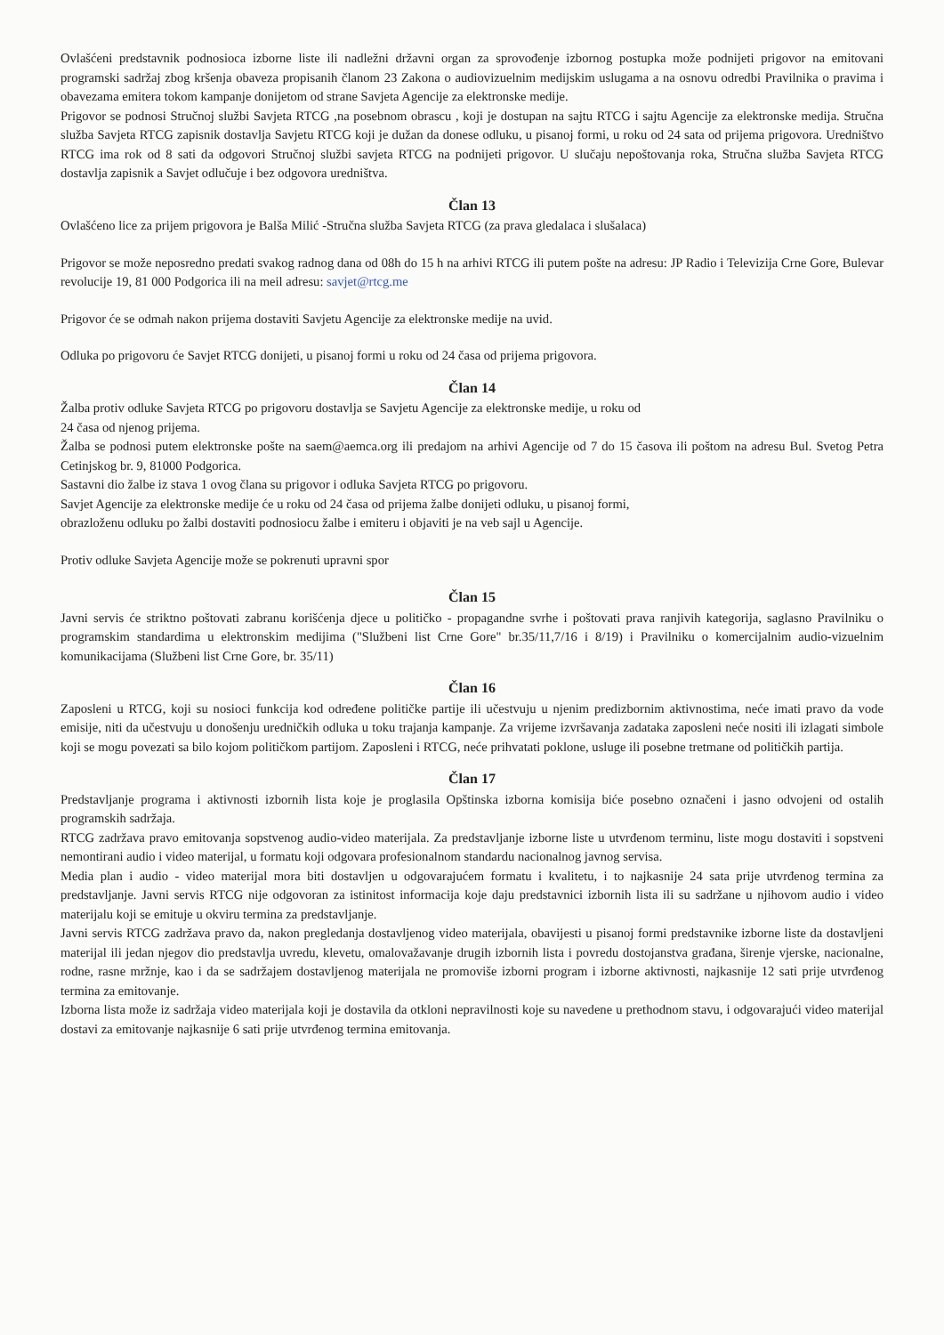Ovlašćeni predstavnik podnosioca izborne liste ili nadležni državni organ za sprovođenje izbornog postupka može podnijeti prigovor na emitovani programski sadržaj zbog kršenja obaveza propisanih članom 23 Zakona o audiovizuelnim medijskim uslugama a na osnovu odredbi Pravilnika o pravima i obavezama emitera tokom kampanje donijetom od strane Savjeta Agencije za elektronske medije.
Prigovor se podnosi Stručnoj službi Savjeta RTCG ,na posebnom obrascu , koji je dostupan na sajtu RTCG i sajtu Agencije za elektronske medija. Stručna služba Savjeta RTCG zapisnik dostavlja Savjetu RTCG koji je dužan da donese odluku, u pisanoj formi, u roku od 24 sata od prijema prigovora. Uredništvo RTCG ima rok od 8 sati da odgovori Stručnoj službi savjeta RTCG na podnijeti prigovor. U slučaju nepoštovanja roka, Stručna služba Savjeta RTCG dostavlja zapisnik a Savjet odlučuje i bez odgovora uredništva.
Član 13
Ovlašćeno lice za prijem prigovora je Balša Milić -Stručna služba Savjeta RTCG (za prava gledalaca i slušalaca)
Prigovor se može neposredno predati svakog radnog dana od 08h do 15 h na arhivi RTCG ili putem pošte na adresu: JP Radio i Televizija Crne Gore, Bulevar revolucije 19, 81 000 Podgorica ili na meil adresu: savjet@rtcg.me
Prigovor će se odmah nakon prijema dostaviti Savjetu Agencije za elektronske medije na uvid.
Odluka po prigovoru će Savjet RTCG donijeti, u pisanoj formi u roku od 24 časa od prijema prigovora.
Član 14
Žalba protiv odluke Savjeta RTCG po prigovoru dostavlja se Savjetu Agencije za elektronske medije, u roku od
24 časa od njenog prijema.
Žalba se podnosi putem elektronske pošte na saem@aemca.org ili predajom na arhivi Agencije od 7 do 15 časova ili poštom na adresu Bul. Svetog Petra Cetinjskog br. 9, 81000 Podgorica.
Sastavni dio žalbe iz stava 1 ovog člana su prigovor i odluka Savjeta RTCG po prigovoru.
Savjet Agencije za elektronske medije će u roku od 24 časa od prijema žalbe donijeti odluku, u pisanoj formi,
obrazloženu odluku po žalbi dostaviti podnosiocu žalbe i emiteru i objaviti je na veb sajl u Agencije.
Protiv odluke Savjeta Agencije može se pokrenuti upravni spor
Član 15
Javni servis će striktno poštovati zabranu korišćenja djece u političko - propagandne svrhe i poštovati prava ranjivih kategorija, saglasno Pravilniku o programskim standardima u elektronskim medijima ("Službeni list Crne Gore" br.35/11,7/16 i 8/19) i Pravilniku o komercijalnim audio-vizuelnim komunikacijama (Službeni list Crne Gore, br. 35/11)
Član 16
Zaposleni u RTCG, koji su nosioci funkcija kod određene političke partije ili učestvuju u njenim predizbornim aktivnostima, neće imati pravo da vode emisije, niti da učestvuju u donošenju uredničkih odluka u toku trajanja kampanje. Za vrijeme izvršavanja zadataka zaposleni neće nositi ili izlagati simbole koji se mogu povezati sa bilo kojom političkom partijom. Zaposleni i RTCG, neće prihvatati poklone, usluge ili posebne tretmane od političkih partija.
Član 17
Predstavljanje programa i aktivnosti izbornih lista koje je proglasila Opštinska izborna komisija biće posebno označeni i jasno odvojeni od ostalih programskih sadržaja.
RTCG zadržava pravo emitovanja sopstvenog audio-video materijala. Za predstavljanje izborne liste u utvrđenom terminu, liste mogu dostaviti i sopstveni nemontirani audio i video materijal, u formatu koji odgovara profesionalnom standardu nacionalnog javnog servisa.
Media plan i audio - video materijal mora biti dostavljen u odgovarajućem formatu i kvalitetu, i to najkasnije 24 sata prije utvrđenog termina za predstavljanje. Javni servis RTCG nije odgovoran za istinitost informacija koje daju predstavnici izbornih lista ili su sadržane u njihovom audio i video materijalu koji se emituje u okviru termina za predstavljanje.
Javni servis RTCG zadržava pravo da, nakon pregledanja dostavljenog video materijala, obavijesti u pisanoj formi predstavnike izborne liste da dostavljeni materijal ili jedan njegov dio predstavlja uvredu, klevetu, omalovažavanje drugih izbornih lista i povredu dostojanstva građana, širenje vjerske, nacionalne, rodne, rasne mržnje, kao i da se sadržajem dostavljenog materijala ne promoviše izborni program i izborne aktivnosti, najkasnije 12 sati prije utvrđenog termina za emitovanje.
Izborna lista može iz sadržaja video materijala koji je dostavila da otkloni nepravilnosti koje su navedene u prethodnom stavu, i odgovarajući video materijal dostavi za emitovanje najkasnije 6 sati prije utvrđenog termina emitovanja.